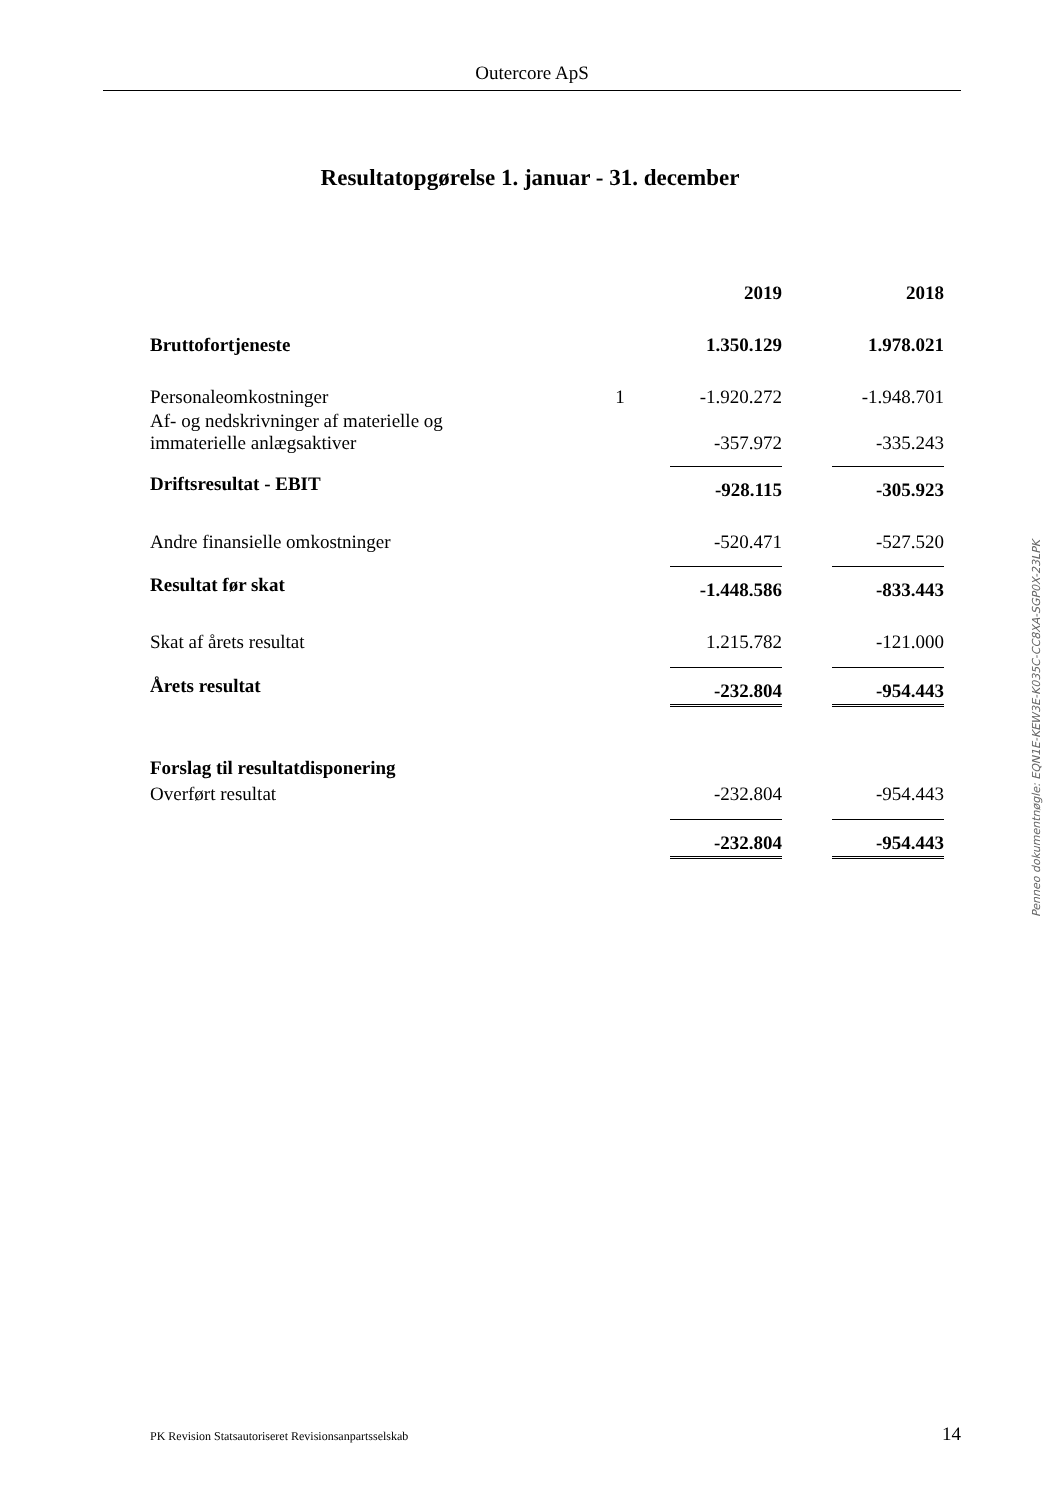Outercore ApS
Resultatopgørelse 1. januar - 31. december
| | | 2019 | | 2018 |
| --- | --- | --- | --- | --- |
| Bruttofortjeneste | | 1.350.129 | | 1.978.021 |
| Personaleomkostninger | 1 | -1.920.272 | | -1.948.701 |
| Af- og nedskrivninger af materielle og immaterielle anlægsaktiver | | -357.972 | | -335.243 |
| Driftsresultat - EBIT | | -928.115 | | -305.923 |
| Andre finansielle omkostninger | | -520.471 | | -527.520 |
| Resultat før skat | | -1.448.586 | | -833.443 |
| Skat af årets resultat | | 1.215.782 | | -121.000 |
| Årets resultat | | -232.804 | | -954.443 |
| Forslag til resultatdisponering | | | | |
| Overført resultat | | -232.804 | | -954.443 |
| | | -232.804 | | -954.443 |
Penneo dokumentnøgle: EQN1E-KEW3E-K035C-CC8XA-SGP0X-23LPK
PK Revision Statsautoriseret Revisionsanpartsselskab 14